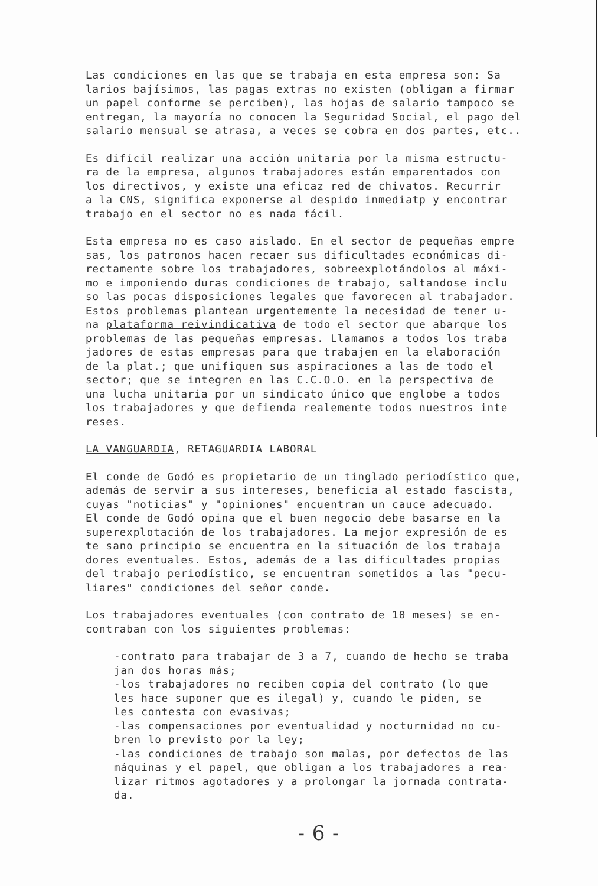Las condiciones en las que se trabaja en esta empresa son: Sa
larios bajísimos, las pagas extras no existen (obligan a firmar
un papel conforme se perciben), las hojas de salario tampoco se
entregan, la mayoría no conocen la Seguridad Social, el pago del
salario mensual se atrasa, a veces se cobra en dos partes, etc..
Es difícil realizar una acción unitaria por la misma estructu-
ra de la empresa, algunos trabajadores están emparentados con
los directivos, y existe una eficaz red de chivatos. Recurrir
a la CNS, significa exponerse al despido inmediatp y encontrar
trabajo en el sector no es nada fácil.
Esta empresa no es caso aislado. En el sector de pequeñas empre
sas, los patronos hacen recaer sus dificultades económicas di-
rectamente sobre los trabajadores, sobreexplotándolos al máxi-
mo e imponiendo duras condiciones de trabajo, saltandose inclu
so las pocas disposiciones legales que favorecen al trabajador.
Estos problemas plantean urgentemente la necesidad de tener u-
na plataforma reivindicativa de todo el sector que abarque los
problemas de las pequeñas empresas. Llamamos a todos los traba
jadores de estas empresas para que trabajen en la elaboración
de la plat.; que unifiquen sus aspiraciones a las de todo el
sector; que se integren en las C.C.O.O. en la perspectiva de
una lucha unitaria por un sindicato único que englobe a todos
los trabajadores y que defienda realemente todos nuestros inte
reses.
LA VANGUARDIA, RETAGUARDIA LABORAL
El conde de Godó es propietario de un tinglado periodístico que,
además de servir a sus intereses, beneficia al estado fascista,
cuyas "noticias" y "opiniones" encuentran un cauce adecuado.
El conde de Godó opina que el buen negocio debe basarse en la
superexplotación de los trabajadores. La mejor expresión de es
te sano principio se encuentra en la situación de los trabaja
dores eventuales. Estos, además de a las dificultades propias
del trabajo periodístico, se encuentran sometidos a las "pecu-
liares" condiciones del señor conde.
Los trabajadores eventuales (con contrato de 10 meses) se en-
contraban con los siguientes problemas:
-contrato para trabajar de 3 a 7, cuando de hecho se traba
jan dos horas más;
-los trabajadores no reciben copia del contrato (lo que
les hace suponer que es ilegal) y, cuando le piden, se
les contesta con evasivas;
-las compensaciones por eventualidad y nocturnidad no cu-
bren lo previsto por la ley;
-las condiciones de trabajo son malas, por defectos de las
máquinas y el papel, que obligan a los trabajadores a rea-
lizar ritmos agotadores y a prolongar la jornada contrata-
da.
- 6 -